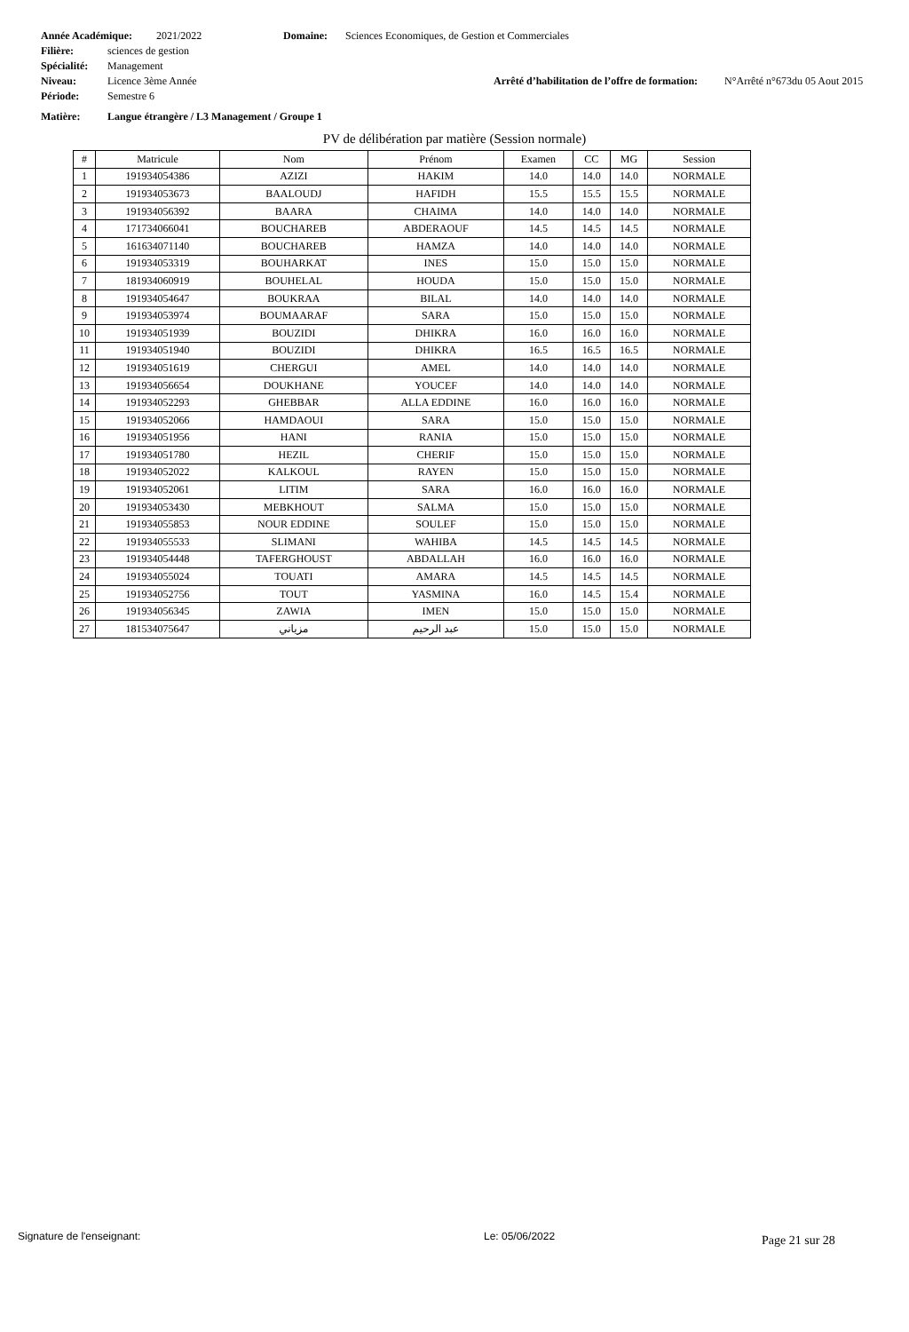Année Académique: 2021/2022 Domaine: Sciences Economiques, de Gestion et Commerciales
Filière: sciences de gestion
Spécialité: Management
Niveau: Licence 3ème Année Arrêté d’habilitation de l’offre de formation: N°Arrêté n°673du 05 Aout 2015
Période: Semestre 6
Matière: Langue étrangère / L3 Management / Groupe 1
PV de délibération par matière (Session normale)
| # | Matricule | Nom | Prénom | Examen | CC | MG | Session |
| --- | --- | --- | --- | --- | --- | --- | --- |
| 1 | 191934054386 | AZIZI | HAKIM | 14.0 | 14.0 | 14.0 | NORMALE |
| 2 | 191934053673 | BAALOUDJ | HAFIDH | 15.5 | 15.5 | 15.5 | NORMALE |
| 3 | 191934056392 | BAARA | CHAIMA | 14.0 | 14.0 | 14.0 | NORMALE |
| 4 | 171734066041 | BOUCHAREB | ABDERAOUF | 14.5 | 14.5 | 14.5 | NORMALE |
| 5 | 161634071140 | BOUCHAREB | HAMZA | 14.0 | 14.0 | 14.0 | NORMALE |
| 6 | 191934053319 | BOUHARKAT | INES | 15.0 | 15.0 | 15.0 | NORMALE |
| 7 | 181934060919 | BOUHELAL | HOUDA | 15.0 | 15.0 | 15.0 | NORMALE |
| 8 | 191934054647 | BOUKRAA | BILAL | 14.0 | 14.0 | 14.0 | NORMALE |
| 9 | 191934053974 | BOUMAARAF | SARA | 15.0 | 15.0 | 15.0 | NORMALE |
| 10 | 191934051939 | BOUZIDI | DHIKRA | 16.0 | 16.0 | 16.0 | NORMALE |
| 11 | 191934051940 | BOUZIDI | DHIKRA | 16.5 | 16.5 | 16.5 | NORMALE |
| 12 | 191934051619 | CHERGUI | AMEL | 14.0 | 14.0 | 14.0 | NORMALE |
| 13 | 191934056654 | DOUKHANE | YOUCEF | 14.0 | 14.0 | 14.0 | NORMALE |
| 14 | 191934052293 | GHEBBAR | ALLA EDDINE | 16.0 | 16.0 | 16.0 | NORMALE |
| 15 | 191934052066 | HAMDAOUI | SARA | 15.0 | 15.0 | 15.0 | NORMALE |
| 16 | 191934051956 | HANI | RANIA | 15.0 | 15.0 | 15.0 | NORMALE |
| 17 | 191934051780 | HEZIL | CHERIF | 15.0 | 15.0 | 15.0 | NORMALE |
| 18 | 191934052022 | KALKOUL | RAYEN | 15.0 | 15.0 | 15.0 | NORMALE |
| 19 | 191934052061 | LITIM | SARA | 16.0 | 16.0 | 16.0 | NORMALE |
| 20 | 191934053430 | MEBKHOUT | SALMA | 15.0 | 15.0 | 15.0 | NORMALE |
| 21 | 191934055853 | NOUR EDDINE | SOULEF | 15.0 | 15.0 | 15.0 | NORMALE |
| 22 | 191934055533 | SLIMANI | WAHIBA | 14.5 | 14.5 | 14.5 | NORMALE |
| 23 | 191934054448 | TAFERGHOUST | ABDALLAH | 16.0 | 16.0 | 16.0 | NORMALE |
| 24 | 191934055024 | TOUATI | AMARA | 14.5 | 14.5 | 14.5 | NORMALE |
| 25 | 191934052756 | TOUT | YASMINA | 16.0 | 14.5 | 15.4 | NORMALE |
| 26 | 191934056345 | ZAWIA | IMEN | 15.0 | 15.0 | 15.0 | NORMALE |
| 27 | 181534075647 | مزياني | عبد الرحيم | 15.0 | 15.0 | 15.0 | NORMALE |
Signature de l'enseignant: Le: 05/06/2022 Page 21 sur 28